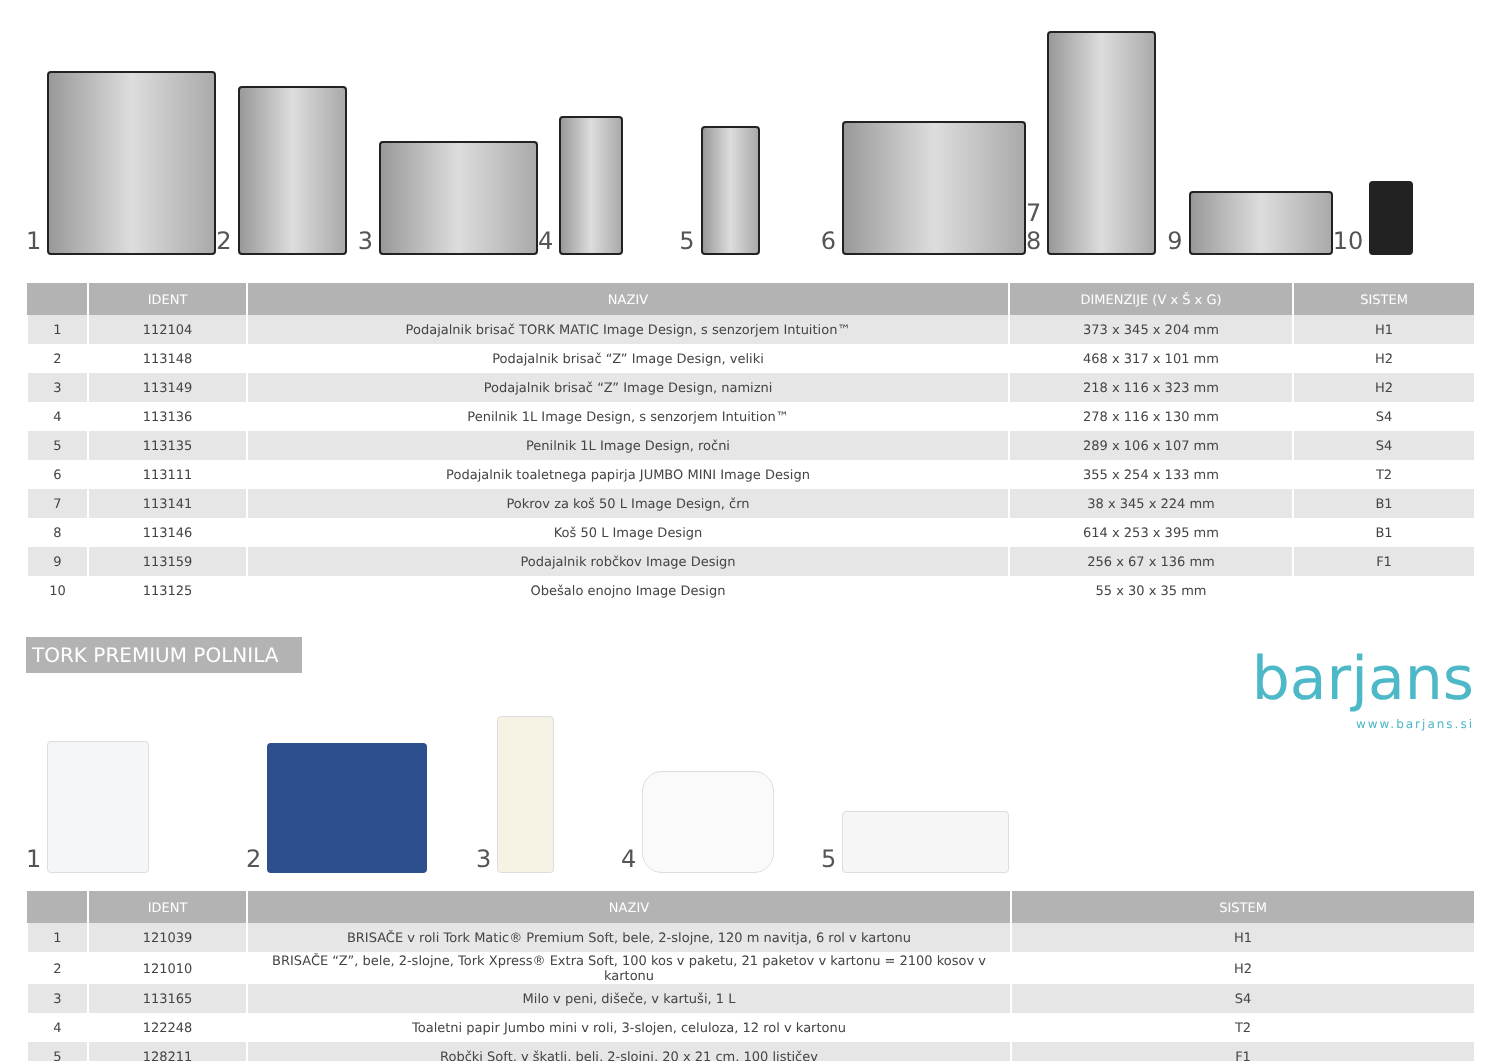1
2
3
4
5
6
7
8
9
10
| | IDENT | NAZIV | DIMENZIJE (V x Š x G) | SISTEM |
| --- | --- | --- | --- | --- |
| 1 | 112104 | Podajalnik brisač TORK MATIC Image Design, s senzorjem Intuition™ | 373 x 345 x 204 mm | H1 |
| 2 | 113148 | Podajalnik brisač “Z” Image Design, veliki | 468 x 317 x 101 mm | H2 |
| 3 | 113149 | Podajalnik brisač “Z” Image Design, namizni | 218 x 116 x 323 mm | H2 |
| 4 | 113136 | Penilnik 1L Image Design, s senzorjem Intuition™ | 278 x 116 x 130 mm | S4 |
| 5 | 113135 | Penilnik 1L Image Design, ročni | 289 x 106 x 107 mm | S4 |
| 6 | 113111 | Podajalnik toaletnega papirja JUMBO MINI Image Design | 355 x 254 x 133 mm | T2 |
| 7 | 113141 | Pokrov za koš 50 L Image Design, črn | 38 x 345 x 224 mm | B1 |
| 8 | 113146 | Koš 50 L Image Design | 614 x 253 x 395 mm | B1 |
| 9 | 113159 | Podajalnik robčkov Image Design | 256 x 67 x 136 mm | F1 |
| 10 | 113125 | Obešalo enojno Image Design | 55 x 30 x 35 mm | |
TORK PREMIUM POLNILA
1
2
3
4
5
barjans
www.barjans.si
| | IDENT | NAZIV | SISTEM |
| --- | --- | --- | --- |
| 1 | 121039 | BRISAČE v roli Tork Matic® Premium Soft, bele, 2-slojne, 120 m navitja, 6 rol v kartonu | H1 |
| 2 | 121010 | BRISAČE “Z”, bele, 2-slojne, Tork Xpress® Extra Soft, 100 kos v paketu, 21 paketov v kartonu = 2100 kosov v kartonu | H2 |
| 3 | 113165 | Milo v peni, dišeče, v kartuši, 1 L | S4 |
| 4 | 122248 | Toaletni papir Jumbo mini v roli, 3-slojen, celuloza, 12 rol v kartonu | T2 |
| 5 | 128211 | Robčki Soft, v škatli, beli, 2-slojni, 20 x 21 cm, 100 lističev | F1 |